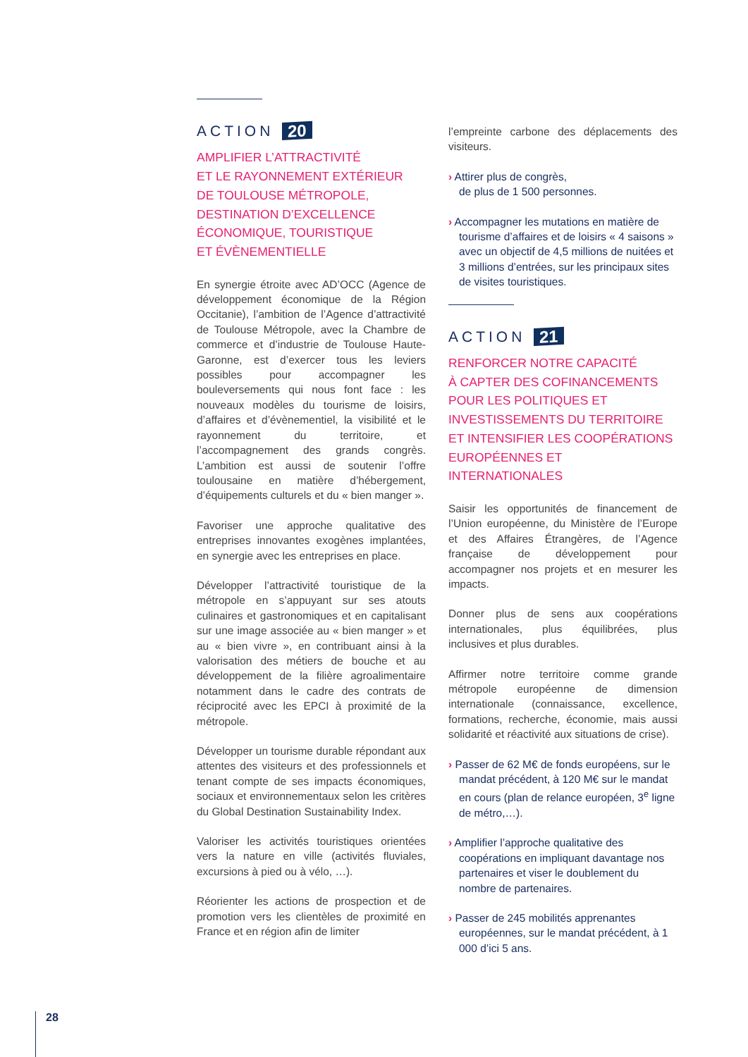ACTION 20
AMPLIFIER L’ATTRACTIVITÉ
ET LE RAYONNEMENT EXTÉRIEUR
DE TOULOUSE MÉTROPOLE,
DESTINATION D’EXCELLENCE
ÉCONOMIQUE, TOURISTIQUE
ET ÉVÈNEMENTIELLE
En synergie étroite avec AD’OCC (Agence de développement économique de la Région Occitanie), l’ambition de l’Agence d’attractivité de Toulouse Métropole, avec la Chambre de commerce et d’industrie de Toulouse Haute-Garonne, est d’exercer tous les leviers possibles pour accompagner les bouleversements qui nous font face : les nouveaux modèles du tourisme de loisirs, d’affaires et d’évènementiel, la visibilité et le rayonnement du territoire, et l’accompagnement des grands congrès. L’ambition est aussi de soutenir l’offre toulousaine en matière d’hébergement, d’équipements culturels et du « bien manger ».
Favoriser une approche qualitative des entreprises innovantes exogènes implantées, en synergie avec les entreprises en place.
Développer l’attractivité touristique de la métropole en s’appuyant sur ses atouts culinaires et gastronomiques et en capitalisant sur une image associée au « bien manger » et au « bien vivre », en contribuant ainsi à la valorisation des métiers de bouche et au développement de la filière agroalimentaire notamment dans le cadre des contrats de réciprocité avec les EPCI à proximité de la métropole.
Développer un tourisme durable répondant aux attentes des visiteurs et des professionnels et tenant compte de ses impacts économiques, sociaux et environnementaux selon les critères du Global Destination Sustainability Index.
Valoriser les activités touristiques orientées vers la nature en ville (activités fluviales, excursions à pied ou à vélo, …).
Réorienter les actions de prospection et de promotion vers les clientèles de proximité en France et en région afin de limiter
l’empreinte carbone des déplacements des visiteurs.
› Attirer plus de congrès,
de plus de 1 500 personnes.
› Accompagner les mutations en matière de tourisme d’affaires et de loisirs « 4 saisons » avec un objectif de 4,5 millions de nuitées et 3 millions d’entrées, sur les principaux sites de visites touristiques.
ACTION 21
RENFORCER NOTRE CAPACITÉ
À CAPTER DES COFINANCEMENTS
POUR LES POLITIQUES ET
INVESTISSEMENTS DU TERRITOIRE
ET INTENSIFIER LES COOPÉRATIONS
EUROPÉENNES ET INTERNATIONALES
Saisir les opportunités de financement de l’Union européenne, du Ministère de l’Europe et des Affaires Étrangères, de l’Agence française de développement pour accompagner nos projets et en mesurer les impacts.
Donner plus de sens aux coopérations internationales, plus équilibrées, plus inclusives et plus durables.
Affirmer notre territoire comme grande métropole européenne de dimension internationale (connaissance, excellence, formations, recherche, économie, mais aussi solidarité et réactivité aux situations de crise).
› Passer de 62 M€ de fonds européens, sur le mandat précédent, à 120 M€ sur le mandat en cours (plan de relance européen, 3<sup>e</sup> ligne de métro,…).
› Amplifier l’approche qualitative des coopérations en impliquant davantage nos partenaires et viser le doublement du nombre de partenaires.
› Passer de 245 mobilités apprenantes européennes, sur le mandat précédent, à 1 000 d’ici 5 ans.
28